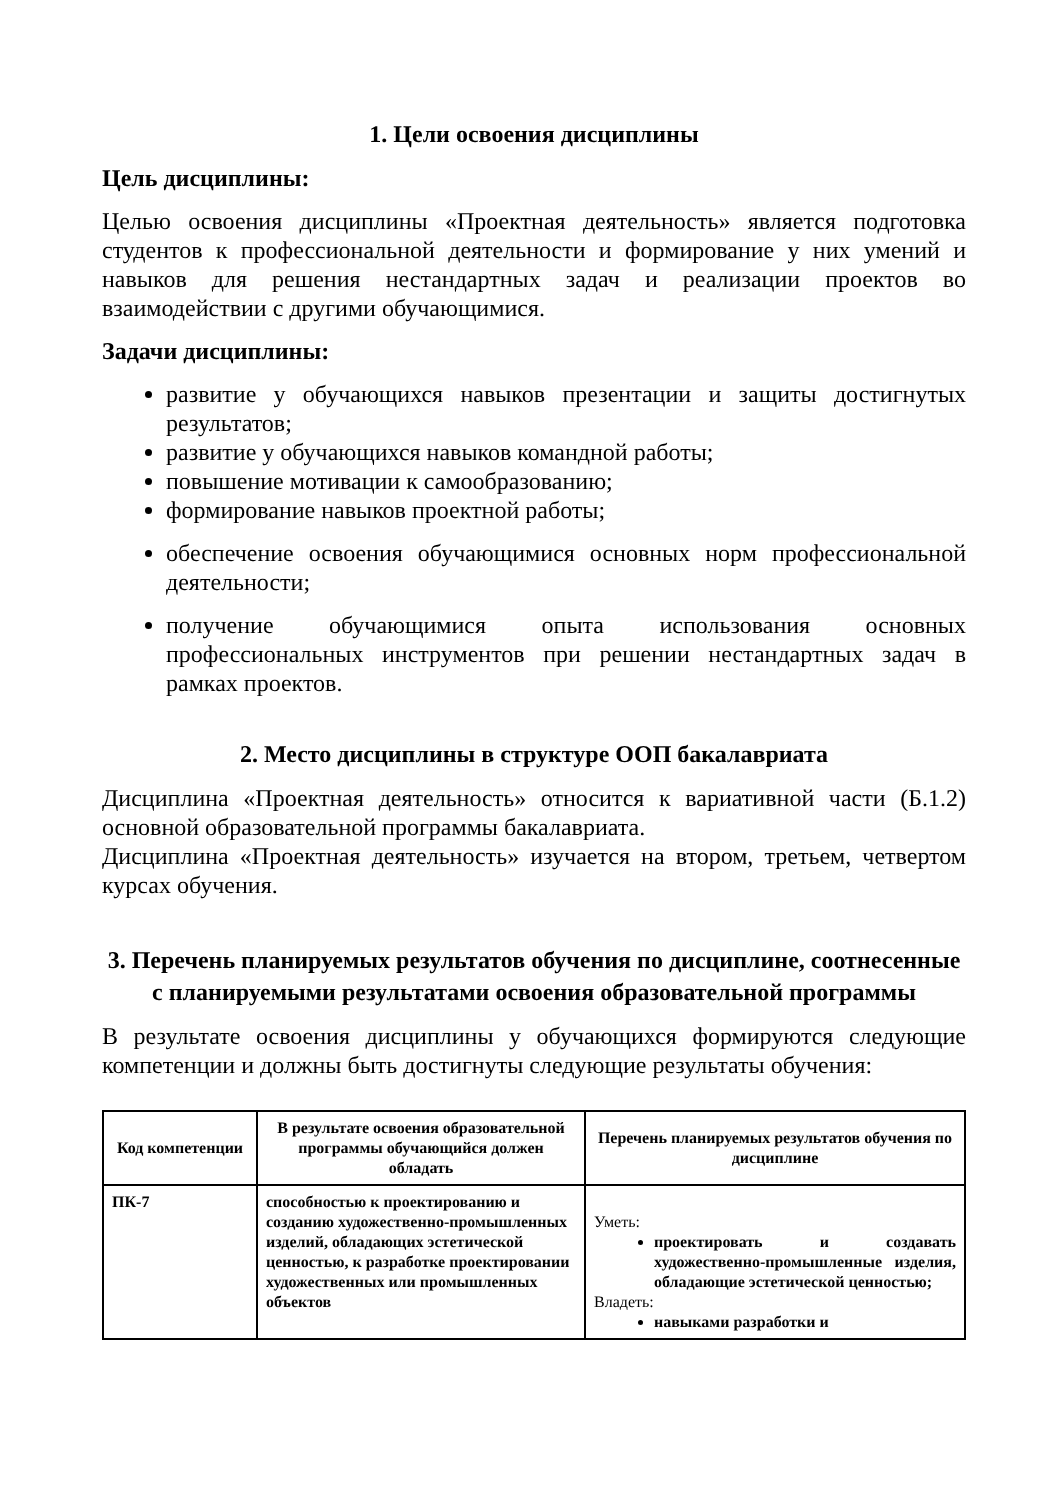1. Цели освоения дисциплины
Цель дисциплины:
Целью освоения дисциплины «Проектная деятельность» является подготовка студентов к профессиональной деятельности и формирование у них умений и навыков для решения нестандартных задач и реализации проектов во взаимодействии с другими обучающимися.
Задачи дисциплины:
развитие у обучающихся навыков презентации и защиты достигнутых результатов;
развитие у обучающихся навыков командной работы;
повышение мотивации к самообразованию;
формирование навыков проектной работы;
обеспечение освоения обучающимися основных норм профессиональной деятельности;
получение обучающимися опыта использования основных профессиональных инструментов при решении нестандартных задач в рамках проектов.
2. Место дисциплины в структуре ООП бакалавриата
Дисциплина «Проектная деятельность» относится к вариативной части (Б.1.2) основной образовательной программы бакалавриата.
Дисциплина «Проектная деятельность» изучается на втором, третьем, четвертом курсах обучения.
3. Перечень планируемых результатов обучения по дисциплине, соотнесенные с планируемыми результатами освоения образовательной программы
В результате освоения дисциплины у обучающихся формируются следующие компетенции и должны быть достигнуты следующие результаты обучения:
| Код компетенции | В результате освоения образовательной программы обучающийся должен обладать | Перечень планируемых результатов обучения по дисциплине |
| --- | --- | --- |
| ПК-7 | способностью к проектированию и созданию художественно-промышленных изделий, обладающих эстетической ценностью, к разработке проектировании художественных или промышленных объектов | Уметь: проектировать и создавать художественно-промышленные изделия, обладающие эстетической ценностью; Владеть: навыками разработки и |